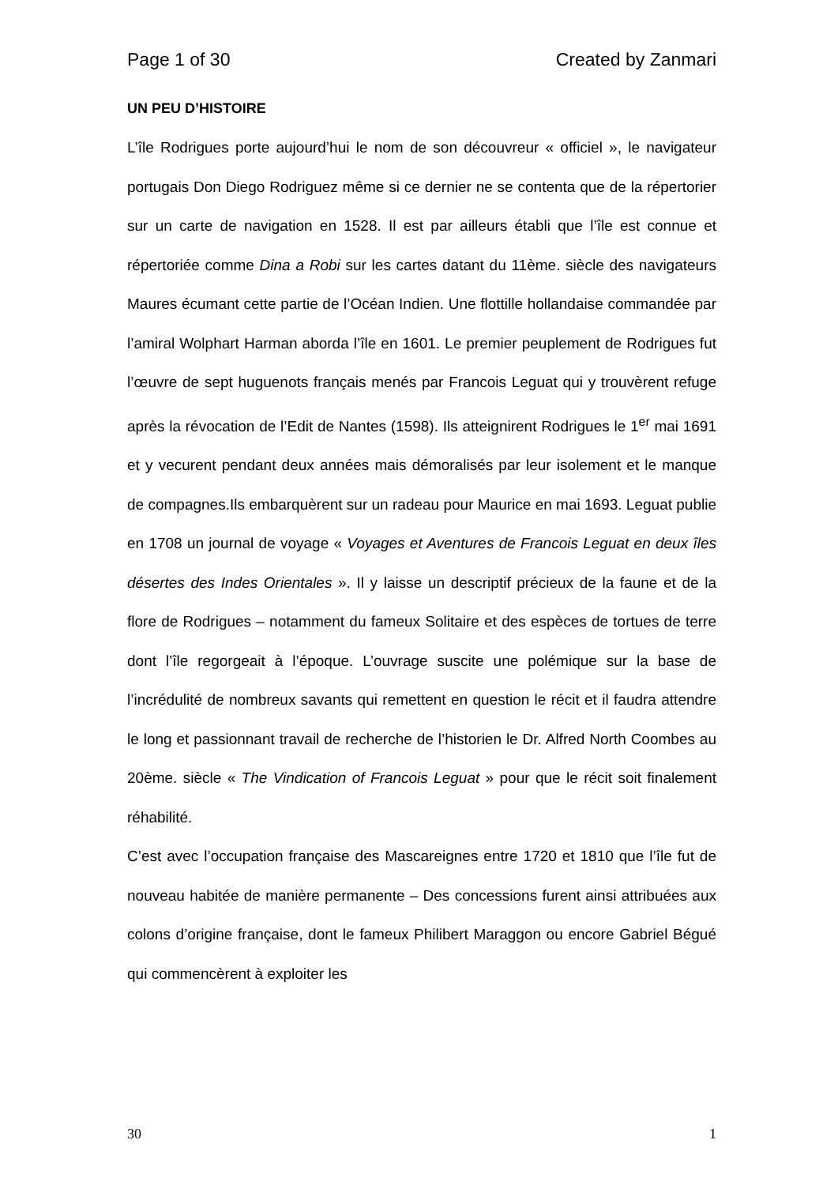Page 1 of 30 Created by Zanmari
UN PEU D’HISTOIRE
L’île Rodrigues porte aujourd’hui le nom de son découvreur « officiel », le navigateur portugais Don Diego Rodriguez même si ce dernier ne se contenta que de la répertorier sur un carte de navigation en 1528. Il est par ailleurs établi que l’île est connue et répertoriée comme Dina a Robi sur les cartes datant du 11ème. siècle des navigateurs Maures écumant cette partie de l’Océan Indien. Une flottille hollandaise commandée par l’amiral Wolphart Harman aborda l’île en 1601. Le premier peuplement de Rodrigues fut l’œuvre de sept huguenots français menés par Francois Leguat qui y trouvèrent refuge après la révocation de l’Edit de Nantes (1598). Ils atteignirent Rodrigues le 1<sup>er</sup> mai 1691 et y vecurent pendant deux années mais démoralisés par leur isolement et le manque de compagnes.Ils embarquèrent sur un radeau pour Maurice en mai 1693. Leguat publie en 1708 un journal de voyage « Voyages et Aventures de Francois Leguat en deux îles désertes des Indes Orientales ». Il y laisse un descriptif précieux de la faune et de la flore de Rodrigues – notamment du fameux Solitaire et des espèces de tortues de terre dont l’île regorgeait à l’époque. L’ouvrage suscite une polémique sur la base de l’incrédulité de nombreux savants qui remettent en question le récit et il faudra attendre le long et passionnant travail de recherche de l’historien le Dr. Alfred North Coombes au 20ème. siècle « The Vindication of Francois Leguat » pour que le récit soit finalement réhabilité.
C’est avec l’occupation française des Mascareignes entre 1720 et 1810 que l’île fut de nouveau habitée de manière permanente – Des concessions furent ainsi attribuées aux colons d’origine française, dont le fameux Philibert Maraggon ou encore Gabriel Bégué qui commencèrent à exploiter les
30 1